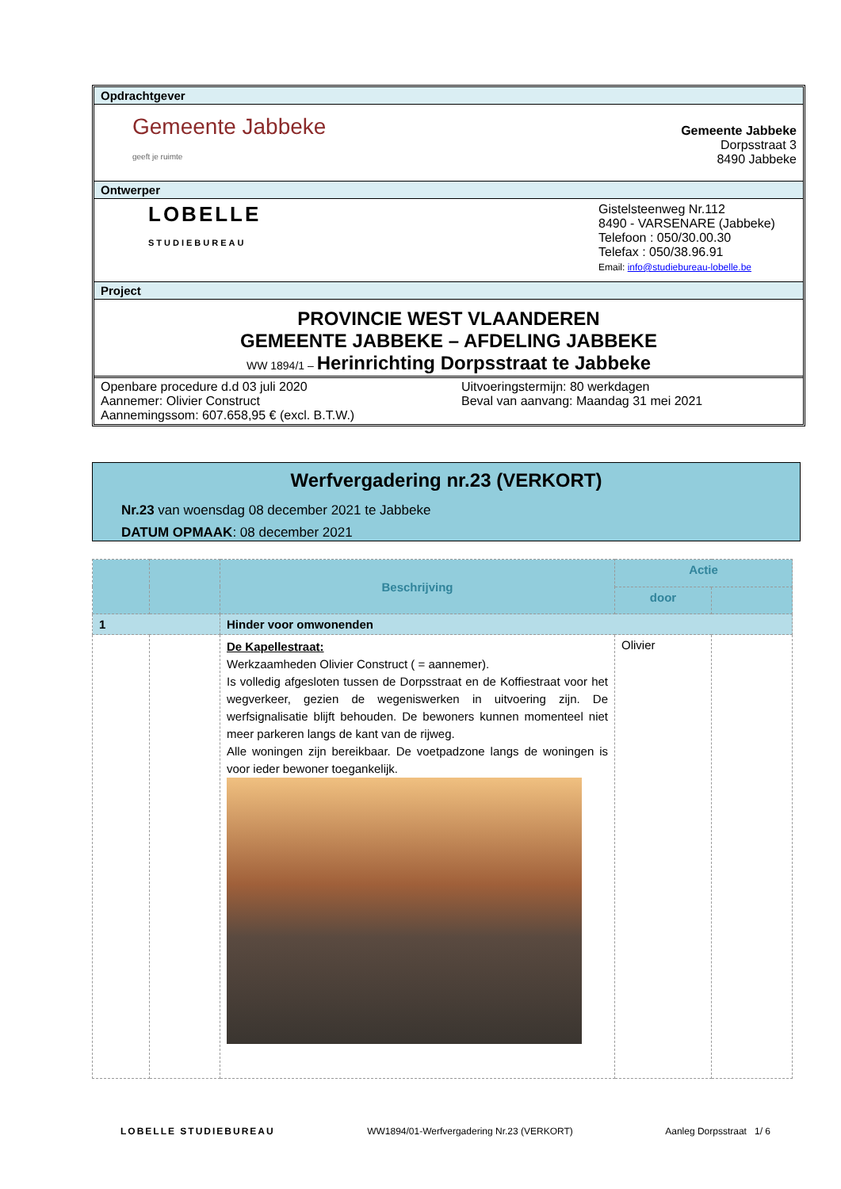Opdrachtgever
Gemeente Jabbeke
geeft je ruimte
Gemeente Jabbeke
Dorpsstraat 3
8490 Jabbeke
Ontwerper
LOBELLE
STUDIEBUREAU
Gistelsteenweg Nr.112
8490 - VARSENARE (Jabbeke)
Telefoon : 050/30.00.30
Telefax : 050/38.96.91
Email: info@studiebureau-lobelle.be
Project
PROVINCIE WEST VLAANDEREN
GEMEENTE JABBEKE – AFDELING JABBEKE
WW 1894/1 – Herinrichting Dorpsstraat te Jabbeke
Openbare procedure d.d 03 juli 2020
Aannemer: Olivier Construct
Aannemingssom: 607.658,95 € (excl. B.T.W.)
Uitvoeringstermijn: 80 werkdagen
Beval van aanvang: Maandag 31 mei 2021
Werfvergadering nr.23 (VERKORT)
Nr.23 van woensdag 08 december 2021 te Jabbeke
DATUM OPMAAK: 08 december 2021
| | | Beschrijving | Actie | |
| --- | --- | --- | --- | --- |
| | | | door | |
| 1 | | Hinder voor omwonenden | | |
| | | De Kapellestraat: Werkzaamheden Olivier Construct ( = aannemer). Is volledig afgesloten tussen de Dorpsstraat en de Koffiestraat voor het wegverkeer, gezien de wegeniswerken in uitvoering zijn. De werfsignalisatie blijft behouden. De bewoners kunnen momenteel niet meer parkeren langs de kant van de rijweg. Alle woningen zijn bereikbaar. De voetpadzone langs de woningen is voor ieder bewoner toegankelijk. | Olivier | |
LOBELLE STUDIEBUREAU WW1894/01-Werfvergadering Nr.23 (VERKORT) Aanleg Dorpsstraat 1/ 6